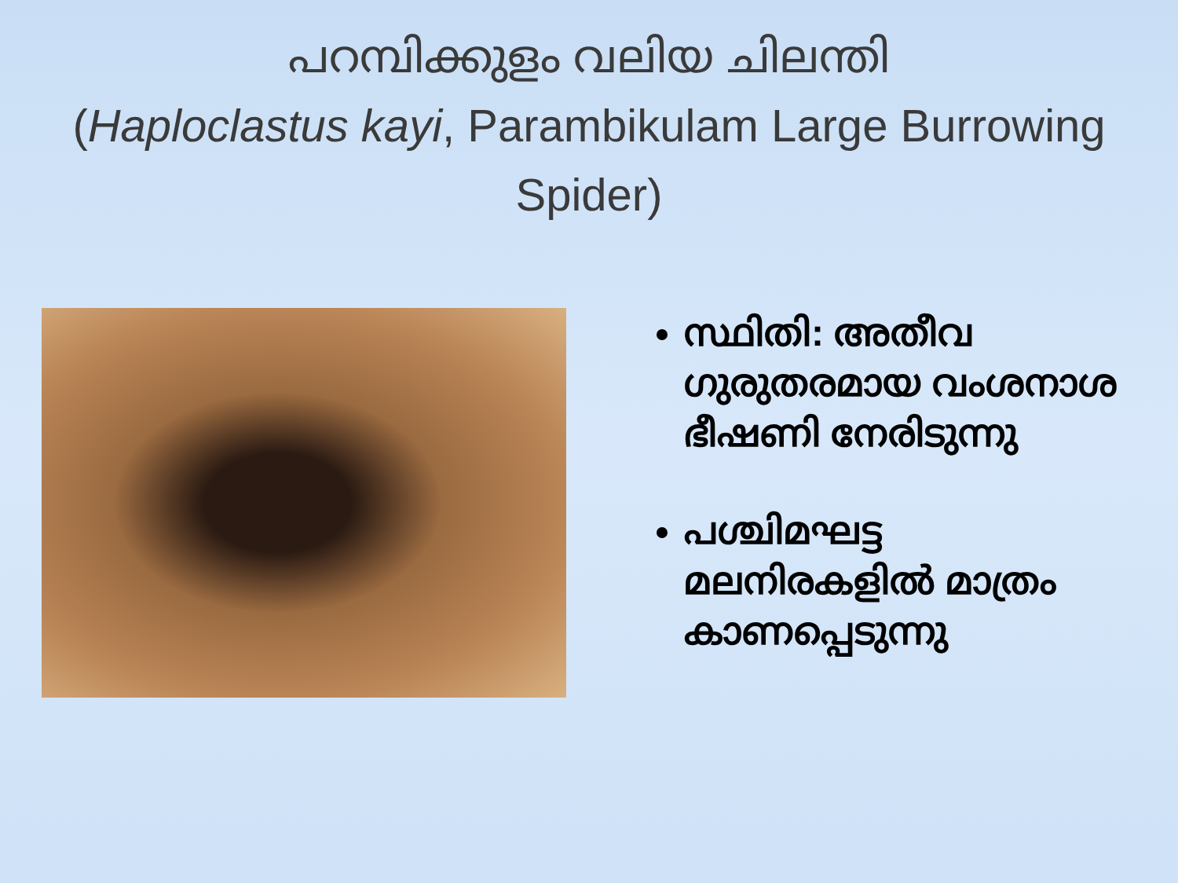പറമ്പിക്കുളം വലിയ ചിലന്തി
(Haploclastus kayi, Parambikulam Large Burrowing Spider)
സ്ഥിതി: അതീവ ഗുരുതരമായ വംശനാശ ഭീഷണി നേരിടുന്നു
പശ്ചിമഘട്ട മലനിരകളിൽ മാത്രം കാണപ്പെടുന്നു